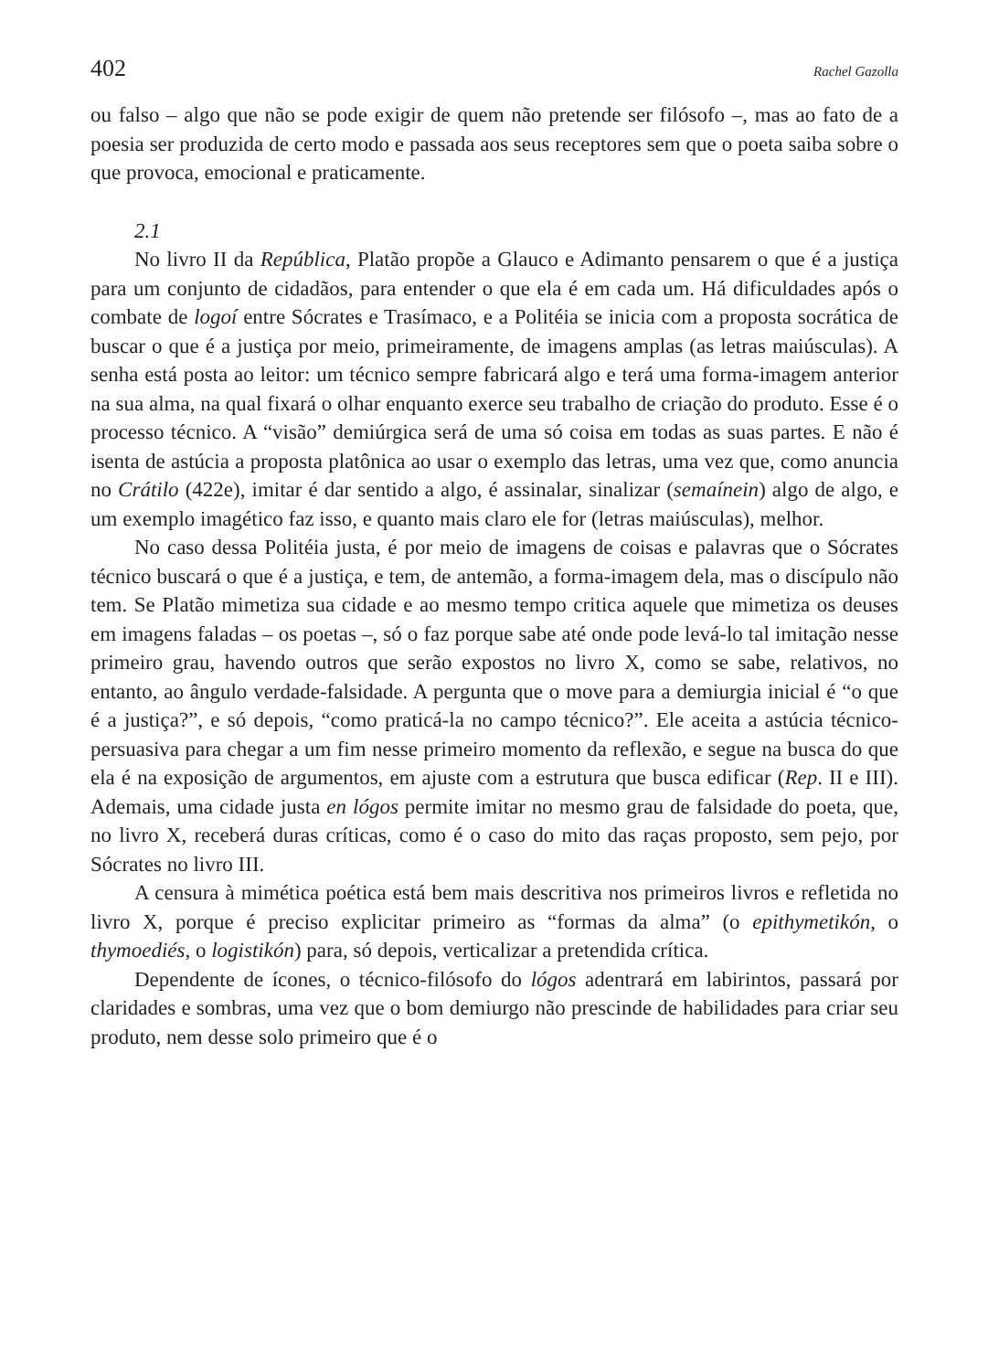402 Rachel Gazolla
ou falso – algo que não se pode exigir de quem não pretende ser filósofo –, mas ao fato de a poesia ser produzida de certo modo e passada aos seus receptores sem que o poeta saiba sobre o que provoca, emocional e praticamente.
2.1
No livro II da República, Platão propõe a Glauco e Adimanto pensarem o que é a justiça para um conjunto de cidadãos, para entender o que ela é em cada um. Há dificuldades após o combate de logoí entre Sócrates e Trasímaco, e a Politéia se inicia com a proposta socrática de buscar o que é a justiça por meio, primeiramente, de imagens amplas (as letras maiúsculas). A senha está posta ao leitor: um técnico sempre fabricará algo e terá uma forma-imagem anterior na sua alma, na qual fixará o olhar enquanto exerce seu trabalho de criação do produto. Esse é o processo técnico. A “visão” demiúrgica será de uma só coisa em todas as suas partes. E não é isenta de astúcia a proposta platônica ao usar o exemplo das letras, uma vez que, como anuncia no Crátilo (422e), imitar é dar sentido a algo, é assinalar, sinalizar (semaínein) algo de algo, e um exemplo imagético faz isso, e quanto mais claro ele for (letras maiúsculas), melhor.
No caso dessa Politéia justa, é por meio de imagens de coisas e palavras que o Sócrates técnico buscará o que é a justiça, e tem, de antemão, a forma-imagem dela, mas o discípulo não tem. Se Platão mimetiza sua cidade e ao mesmo tempo critica aquele que mimetiza os deuses em imagens faladas – os poetas –, só o faz porque sabe até onde pode levá-lo tal imitação nesse primeiro grau, havendo outros que serão expostos no livro X, como se sabe, relativos, no entanto, ao ângulo verdade-falsidade. A pergunta que o move para a demiurgia inicial é “o que é a justiça?”, e só depois, “como praticá-la no campo técnico?”. Ele aceita a astúcia técnico-persuasiva para chegar a um fim nesse primeiro momento da reflexão, e segue na busca do que ela é na exposição de argumentos, em ajuste com a estrutura que busca edificar (Rep. II e III). Ademais, uma cidade justa en lógos permite imitar no mesmo grau de falsidade do poeta, que, no livro X, receberá duras críticas, como é o caso do mito das raças proposto, sem pejo, por Sócrates no livro III.
A censura à mimética poética está bem mais descritiva nos primeiros livros e refletida no livro X, porque é preciso explicitar primeiro as “formas da alma” (o epithymetikón, o thymoediés, o logistikón) para, só depois, verticalizar a pretendida crítica.
Dependente de ícones, o técnico-filósofo do lógos adentrará em labirintos, passará por claridades e sombras, uma vez que o bom demiurgo não prescinde de habilidades para criar seu produto, nem desse solo primeiro que é o